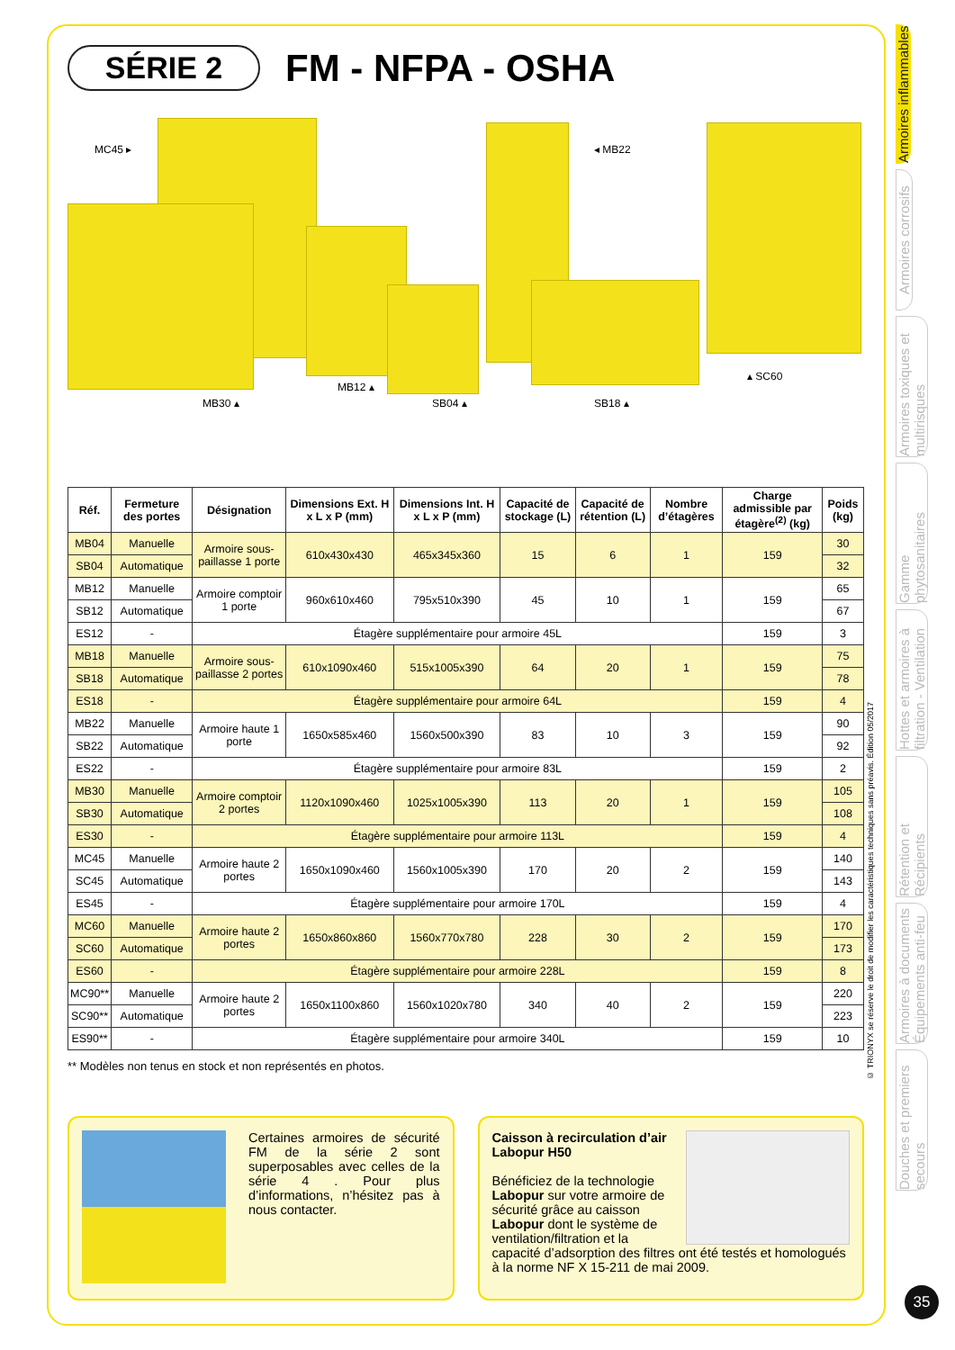SÉRIE 2
FM - NFPA - OSHA
MC45 ▸ ◂ MB22
MB30 ▴
MB12 ▴
SB04 ▴ SB18 ▴
▴ SC60
| Réf. | Fermeture des portes | Désignation | Dimensions Ext. H x L x P (mm) | Dimensions Int. H x L x P (mm) | Capacité de stockage (L) | Capacité de rétention (L) | Nombre d’étagères | Charge admissible par étagère<sup>(2)</sup> (kg) | Poids (kg) |
| --- | --- | --- | --- | --- | --- | --- | --- | --- | --- |
| MB04 | Manuelle | Armoire sous-paillasse 1 porte | 610x430x430 | 465x345x360 | 15 | 6 | 1 | 159 | 30 |
| SB04 | Automatique | | | | | | | | 32 |
| MB12 | Manuelle | Armoire comptoir 1 porte | 960x610x460 | 795x510x390 | 45 | 10 | 1 | 159 | 65 |
| SB12 | Automatique | | | | | | | | 67 |
| ES12 | - | Étagère supplémentaire pour armoire 45L | | | | | | 159 | 3 |
| MB18 | Manuelle | Armoire sous-paillasse 2 portes | 610x1090x460 | 515x1005x390 | 64 | 20 | 1 | 159 | 75 |
| SB18 | Automatique | | | | | | | | 78 |
| ES18 | - | Étagère supplémentaire pour armoire 64L | | | | | | 159 | 4 |
| MB22 | Manuelle | Armoire haute 1 porte | 1650x585x460 | 1560x500x390 | 83 | 10 | 3 | 159 | 90 |
| SB22 | Automatique | | | | | | | | 92 |
| ES22 | - | Étagère supplémentaire pour armoire 83L | | | | | | 159 | 2 |
| MB30 | Manuelle | Armoire comptoir 2 portes | 1120x1090x460 | 1025x1005x390 | 113 | 20 | 1 | 159 | 105 |
| SB30 | Automatique | | | | | | | | 108 |
| ES30 | - | Étagère supplémentaire pour armoire 113L | | | | | | 159 | 4 |
| MC45 | Manuelle | Armoire haute 2 portes | 1650x1090x460 | 1560x1005x390 | 170 | 20 | 2 | 159 | 140 |
| SC45 | Automatique | | | | | | | | 143 |
| ES45 | - | Étagère supplémentaire pour armoire 170L | | | | | | 159 | 4 |
| MC60 | Manuelle | Armoire haute 2 portes | 1650x860x860 | 1560x770x780 | 228 | 30 | 2 | 159 | 170 |
| SC60 | Automatique | | | | | | | | 173 |
| ES60 | - | Étagère supplémentaire pour armoire 228L | | | | | | 159 | 8 |
| MC90** | Manuelle | Armoire haute 2 portes | 1650x1100x860 | 1560x1020x780 | 340 | 40 | 2 | 159 | 220 |
| SC90** | Automatique | | | | | | | | 223 |
| ES90** | - | Étagère supplémentaire pour armoire 340L | | | | | | 159 | 10 |
** Modèles non tenus en stock et non représentés en photos.
Certaines armoires de sécurité FM de la série 2 sont superposables avec celles de la série 4 . Pour plus d’informations, n’hésitez pas à nous contacter.
Caisson à recirculation d’air
Labopur H50
Bénéficiez de la technologie Labopur sur votre armoire de sécurité grâce au caisson Labopur dont le système de ventilation/filtration et la capacité d’adsorption des filtres ont été testés et homologués à la norme NF X 15-211 de mai 2009.
© TRIONYX se réserve le droit de modifier les caractéristiques techniques sans préavis. Édition 05/2017
Armoires inflammables
Armoires corrosifs
Armoires toxiques et multirisques
Gamme phytosanitaires
Hottes et armoires à filtration - Ventilation
Rétention et Récipients
Armoires à documents Équipements anti-feu
Douches et premiers secours
35